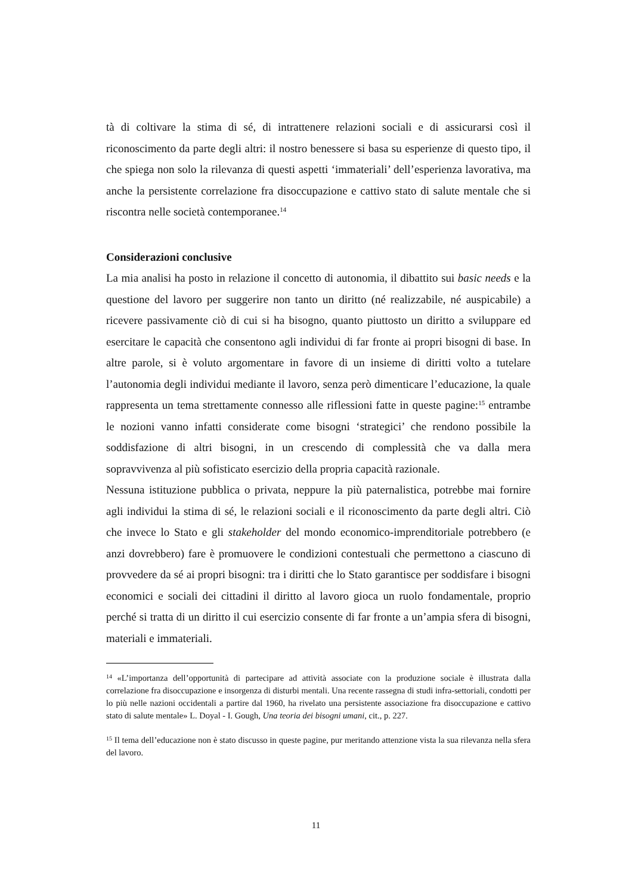tà di coltivare la stima di sé, di intrattenere relazioni sociali e di assicurarsi così il riconoscimento da parte degli altri: il nostro benessere si basa su esperienze di questo tipo, il che spiega non solo la rilevanza di questi aspetti ‘immateriali’ dell’esperienza lavorativa, ma anche la persistente correlazione fra disoccupazione e cattivo stato di salute mentale che si riscontra nelle società contemporanee.<sup>14</sup>
Considerazioni conclusive
La mia analisi ha posto in relazione il concetto di autonomia, il dibattito sui basic needs e la questione del lavoro per suggerire non tanto un diritto (né realizzabile, né auspicabile) a ricevere passivamente ciò di cui si ha bisogno, quanto piuttosto un diritto a sviluppare ed esercitare le capacità che consentono agli individui di far fronte ai propri bisogni di base. In altre parole, si è voluto argomentare in favore di un insieme di diritti volto a tutelare l’autonomia degli individui mediante il lavoro, senza però dimenticare l’educazione, la quale rappresenta un tema strettamente connesso alle riflessioni fatte in queste pagine:<sup>15</sup> entrambe le nozioni vanno infatti considerate come bisogni ‘strategici’ che rendono possibile la soddisfazione di altri bisogni, in un crescendo di complessità che va dalla mera sopravvivenza al più sofisticato esercizio della propria capacità razionale.
Nessuna istituzione pubblica o privata, neppure la più paternalistica, potrebbe mai fornire agli individui la stima di sé, le relazioni sociali e il riconoscimento da parte degli altri. Ciò che invece lo Stato e gli stakeholder del mondo economico-imprenditoriale potrebbero (e anzi dovrebbero) fare è promuovere le condizioni contestuali che permettono a ciascuno di provvedere da sé ai propri bisogni: tra i diritti che lo Stato garantisce per soddisfare i bisogni economici e sociali dei cittadini il diritto al lavoro gioca un ruolo fondamentale, proprio perché si tratta di un diritto il cui esercizio consente di far fronte a un’ampia sfera di bisogni, materiali e immateriali.
<sup>14</sup> «L’importanza dell’opportunità di partecipare ad attività associate con la produzione sociale è illustrata dalla correlazione fra disoccupazione e insorgenza di disturbi mentali. Una recente rassegna di studi infra-settoriali, condotti per lo più nelle nazioni occidentali a partire dal 1960, ha rivelato una persistente associazione fra disoccupazione e cattivo stato di salute mentale» L. Doyal - I. Gough, Una teoria dei bisogni umani, cit., p. 227.
<sup>15</sup> Il tema dell’educazione non è stato discusso in queste pagine, pur meritando attenzione vista la sua rilevanza nella sfera del lavoro.
11